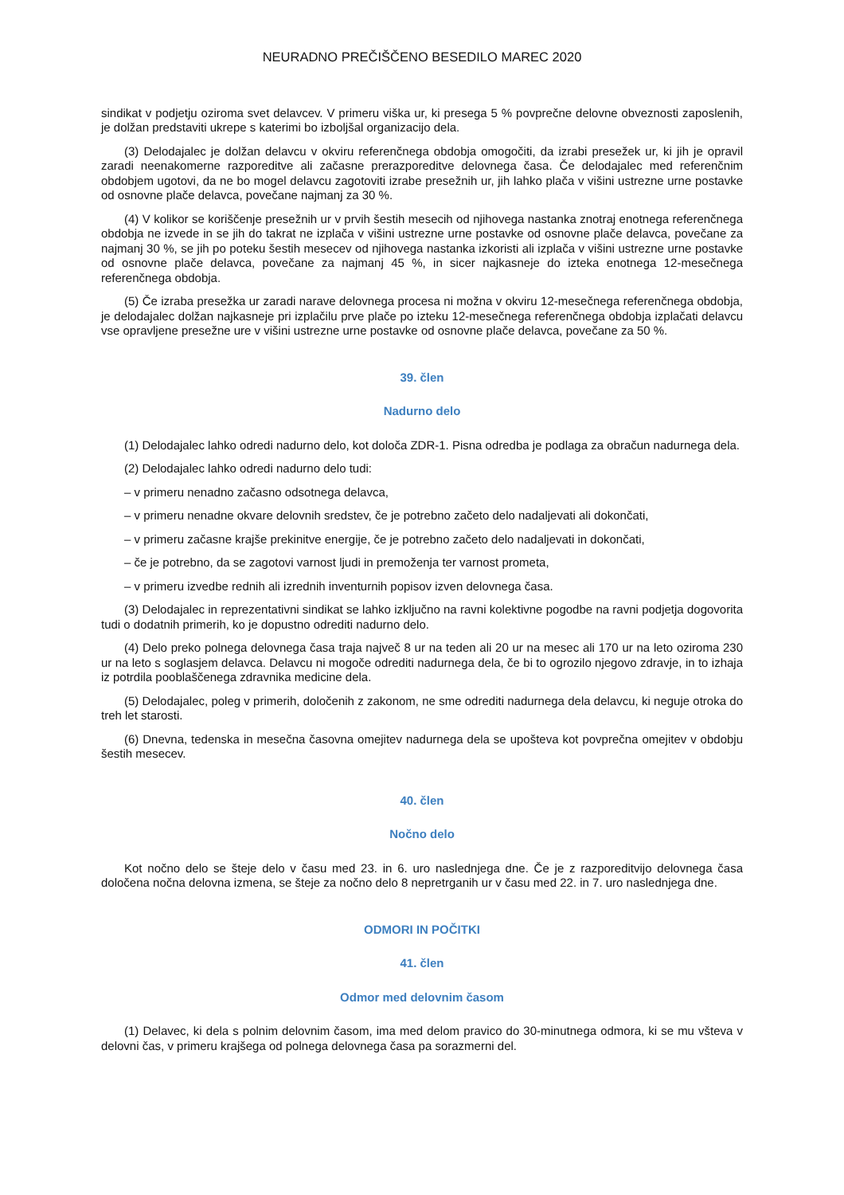NEURADNO PREČIŠČENO BESEDILO MAREC 2020
sindikat v podjetju oziroma svet delavcev. V primeru viška ur, ki presega 5 % povprečne delovne obveznosti zaposlenih, je dolžan predstaviti ukrepe s katerimi bo izboljšal organizacijo dela.
(3) Delodajalec je dolžan delavcu v okviru referenčnega obdobja omogočiti, da izrabi presežek ur, ki jih je opravil zaradi neenakomerne razporeditve ali začasne prerazporeditve delovnega časa. Če delodajalec med referenčnim obdobjem ugotovi, da ne bo mogel delavcu zagotoviti izrabe presežnih ur, jih lahko plača v višini ustrezne urne postavke od osnovne plače delavca, povečane najmanj za 30 %.
(4) V kolikor se koriščenje presežnih ur v prvih šestih mesecih od njihovega nastanka znotraj enotnega referenčnega obdobja ne izvede in se jih do takrat ne izplača v višini ustrezne urne postavke od osnovne plače delavca, povečane za najmanj 30 %, se jih po poteku šestih mesecev od njihovega nastanka izkoristi ali izplača v višini ustrezne urne postavke od osnovne plače delavca, povečane za najmanj 45 %, in sicer najkasneje do izteka enotnega 12-mesečnega referenčnega obdobja.
(5) Če izraba presežka ur zaradi narave delovnega procesa ni možna v okviru 12-mesečnega referenčnega obdobja, je delodajalec dolžan najkasneje pri izplačilu prve plače po izteku 12-mesečnega referenčnega obdobja izplačati delavcu vse opravljene presežne ure v višini ustrezne urne postavke od osnovne plače delavca, povečane za 50 %.
39. člen
Nadurno delo
(1) Delodajalec lahko odredi nadurno delo, kot določa ZDR-1. Pisna odredba je podlaga za obračun nadurnega dela.
(2) Delodajalec lahko odredi nadurno delo tudi:
– v primeru nenadno začasno odsotnega delavca,
– v primeru nenadne okvare delovnih sredstev, če je potrebno začeto delo nadaljevati ali dokončati,
– v primeru začasne krajše prekinitve energije, če je potrebno začeto delo nadaljevati in dokončati,
– če je potrebno, da se zagotovi varnost ljudi in premoženja ter varnost prometa,
– v primeru izvedbe rednih ali izrednih inventurnih popisov izven delovnega časa.
(3) Delodajalec in reprezentativni sindikat se lahko izključno na ravni kolektivne pogodbe na ravni podjetja dogovorita tudi o dodatnih primerih, ko je dopustno odrediti nadurno delo.
(4) Delo preko polnega delovnega časa traja največ 8 ur na teden ali 20 ur na mesec ali 170 ur na leto oziroma 230 ur na leto s soglasjem delavca. Delavcu ni mogoče odrediti nadurnega dela, če bi to ogrozilo njegovo zdravje, in to izhaja iz potrdila pooblaščenega zdravnika medicine dela.
(5) Delodajalec, poleg v primerih, določenih z zakonom, ne sme odrediti nadurnega dela delavcu, ki neguje otroka do treh let starosti.
(6) Dnevna, tedenska in mesečna časovna omejitev nadurnega dela se upošteva kot povprečna omejitev v obdobju šestih mesecev.
40. člen
Nočno delo
Kot nočno delo se šteje delo v času med 23. in 6. uro naslednjega dne. Če je z razporeditvijo delovnega časa določena nočna delovna izmena, se šteje za nočno delo 8 nepretrganih ur v času med 22. in 7. uro naslednjega dne.
ODMORI IN POČITKI
41. člen
Odmor med delovnim časom
(1) Delavec, ki dela s polnim delovnim časom, ima med delom pravico do 30-minutnega odmora, ki se mu všteva v delovni čas, v primeru krajšega od polnega delovnega časa pa sorazmerni del.